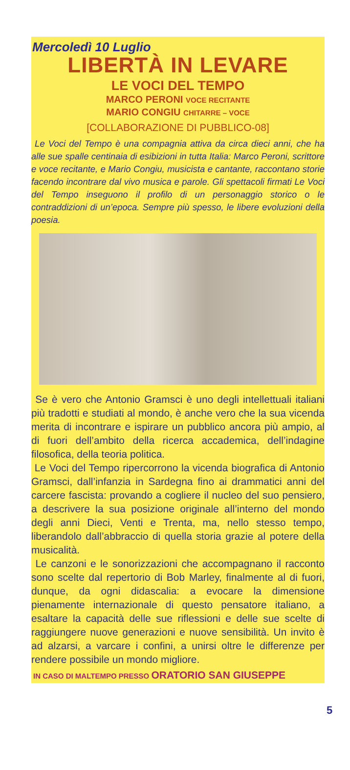Mercoledì 10 Luglio
LIBERTÀ IN LEVARE
LE VOCI DEL TEMPO
MARCO PERONI VOCE RECITANTE
MARIO CONGIU CHITARRE – VOCE
[COLLABORAZIONE DI PUBBLICO-08]
Le Voci del Tempo è una compagnia attiva da circa dieci anni, che ha alle sue spalle centinaia di esibizioni in tutta Italia: Marco Peroni, scrittore e voce recitante, e Mario Congiu, musicista e cantante, raccontano storie facendo incontrare dal vivo musica e parole. Gli spettacoli firmati Le Voci del Tempo inseguono il profilo di un personaggio storico o le contraddizioni di un’epoca. Sempre più spesso, le libere evoluzioni della poesia.
Se è vero che Antonio Gramsci è uno degli intellettuali italiani più tradotti e studiati al mondo, è anche vero che la sua vicenda merita di incontrare e ispirare un pubblico ancora più ampio, al di fuori dell’ambito della ricerca accademica, dell’indagine filosofica, della teoria politica.
Le Voci del Tempo ripercorrono la vicenda biografica di Antonio Gramsci, dall’infanzia in Sardegna fino ai drammatici anni del carcere fascista: provando a cogliere il nucleo del suo pensiero, a descrivere la sua posizione originale all’interno del mondo degli anni Dieci, Venti e Trenta, ma, nello stesso tempo, liberandolo dall’abbraccio di quella storia grazie al potere della musicalità.
Le canzoni e le sonorizzazioni che accompagnano il racconto sono scelte dal repertorio di Bob Marley, finalmente al di fuori, dunque, da ogni didascalia: a evocare la dimensione pienamente internazionale di questo pensatore italiano, a esaltare la capacità delle sue riflessioni e delle sue scelte di raggiungere nuove generazioni e nuove sensibilità. Un invito è ad alzarsi, a varcare i confini, a unirsi oltre le differenze per rendere possibile un mondo migliore.
IN CASO DI MALTEMPO PRESSO ORATORIO SAN GIUSEPPE
5